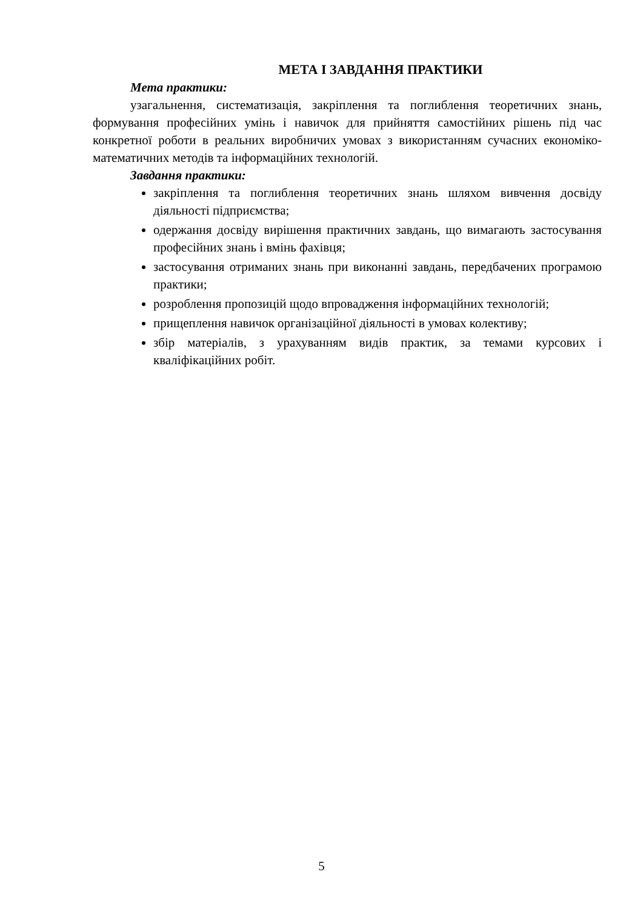МЕТА І ЗАВДАННЯ ПРАКТИКИ
Мета практики:
узагальнення, систематизація, закріплення та поглиблення теоретичних знань, формування професійних умінь і навичок для прийняття самостійних рішень під час конкретної роботи в реальних виробничих умовах з використанням сучасних економіко-математичних методів та інформаційних технологій.
Завдання практики:
закріплення та поглиблення теоретичних знань шляхом вивчення досвіду діяльності підприємства;
одержання досвіду вирішення практичних завдань, що вимагають застосування професійних знань і вмінь фахівця;
застосування отриманих знань при виконанні завдань, передбачених програмою практики;
розроблення пропозицій щодо впровадження інформаційних технологій;
прищеплення навичок організаційної діяльності в умовах колективу;
збір матеріалів, з урахуванням видів практик, за темами курсових і кваліфікаційних робіт.
5